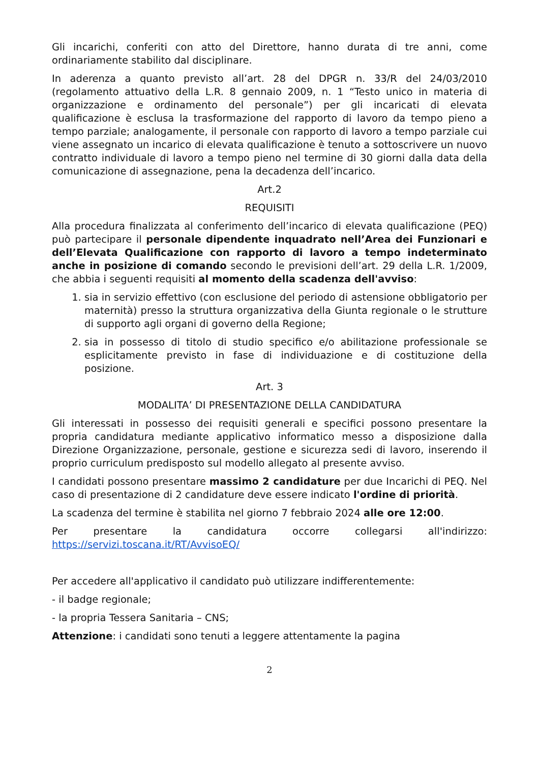Gli incarichi, conferiti con atto del Direttore, hanno durata di tre anni, come ordinariamente stabilito dal disciplinare.
In aderenza a quanto previsto all’art. 28 del DPGR n. 33/R del 24/03/2010 (regolamento attuativo della L.R. 8 gennaio 2009, n. 1 “Testo unico in materia di organizzazione e ordinamento del personale”) per gli incaricati di elevata qualificazione è esclusa la trasformazione del rapporto di lavoro da tempo pieno a tempo parziale; analogamente, il personale con rapporto di lavoro a tempo parziale cui viene assegnato un incarico di elevata qualificazione è tenuto a sottoscrivere un nuovo contratto individuale di lavoro a tempo pieno nel termine di 30 giorni dalla data della comunicazione di assegnazione, pena la decadenza dell’incarico.
Art.2
REQUISITI
Alla procedura finalizzata al conferimento dell’incarico di elevata qualificazione (PEQ) può partecipare il personale dipendente inquadrato nell’Area dei Funzionari e dell’Elevata Qualificazione con rapporto di lavoro a tempo indeterminato anche in posizione di comando secondo le previsioni dell’art. 29 della L.R. 1/2009, che abbia i seguenti requisiti al momento della scadenza dell'avviso:
1. sia in servizio effettivo (con esclusione del periodo di astensione obbligatorio per maternità) presso la struttura organizzativa della Giunta regionale o le strutture di supporto agli organi di governo della Regione;
2. sia in possesso di titolo di studio specifico e/o abilitazione professionale se esplicitamente previsto in fase di individuazione e di costituzione della posizione.
Art. 3
MODALITA’ DI PRESENTAZIONE DELLA CANDIDATURA
Gli interessati in possesso dei requisiti generali e specifici possono presentare la propria candidatura mediante applicativo informatico messo a disposizione dalla Direzione Organizzazione, personale, gestione e sicurezza sedi di lavoro, inserendo il proprio curriculum predisposto sul modello allegato al presente avviso.
I candidati possono presentare massimo 2 candidature per due Incarichi di PEQ. Nel caso di presentazione di 2 candidature deve essere indicato l'ordine di priorità.
La scadenza del termine è stabilita nel giorno 7 febbraio 2024 alle ore 12:00.
Per presentare la candidatura occorre collegarsi all'indirizzo: https://servizi.toscana.it/RT/AvvisoEQ/
Per accedere all'applicativo il candidato può utilizzare indifferentemente:
- il badge regionale;
- la propria Tessera Sanitaria – CNS;
Attenzione: i candidati sono tenuti a leggere attentamente la pagina
2